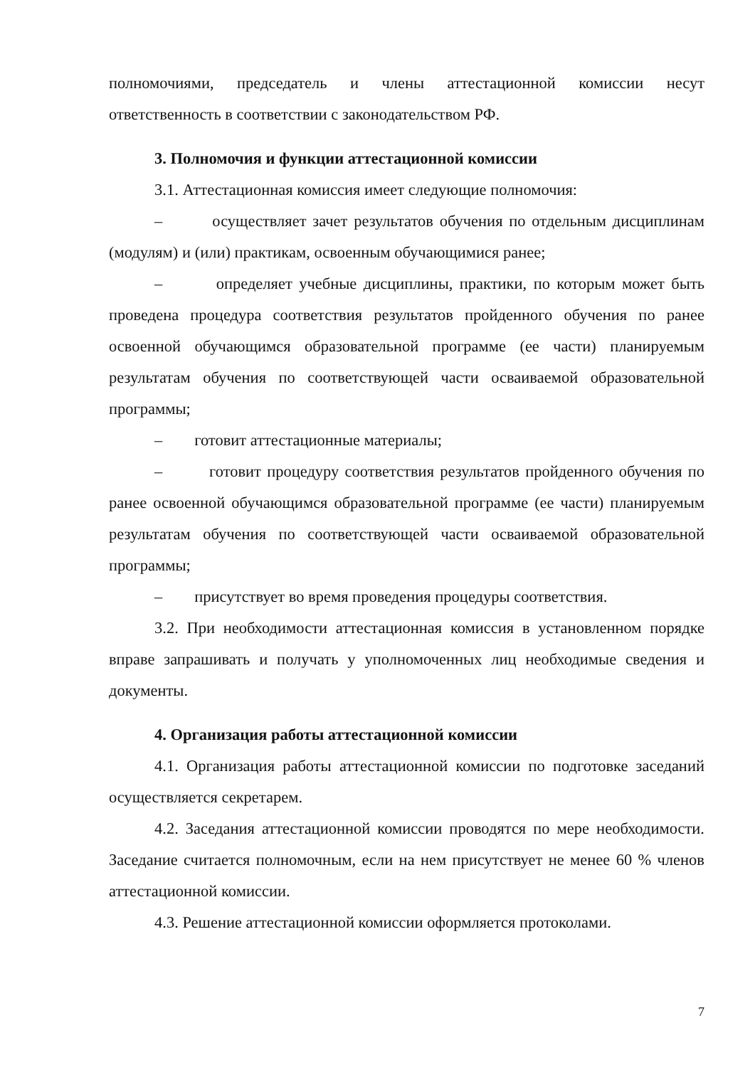полномочиями, председатель и члены аттестационной комиссии несут ответственность в соответствии с законодательством РФ.
3. Полномочия и функции аттестационной комиссии
3.1. Аттестационная комиссия имеет следующие полномочия:
– осуществляет зачет результатов обучения по отдельным дисциплинам (модулям) и (или) практикам, освоенным обучающимися ранее;
– определяет учебные дисциплины, практики, по которым может быть проведена процедура соответствия результатов пройденного обучения по ранее освоенной обучающимся образовательной программе (ее части) планируемым результатам обучения по соответствующей части осваиваемой образовательной программы;
– готовит аттестационные материалы;
– готовит процедуру соответствия результатов пройденного обучения по ранее освоенной обучающимся образовательной программе (ее части) планируемым результатам обучения по соответствующей части осваиваемой образовательной программы;
– присутствует во время проведения процедуры соответствия.
3.2. При необходимости аттестационная комиссия в установленном порядке вправе запрашивать и получать у уполномоченных лиц необходимые сведения и документы.
4. Организация работы аттестационной комиссии
4.1. Организация работы аттестационной комиссии по подготовке заседаний осуществляется секретарем.
4.2. Заседания аттестационной комиссии проводятся по мере необходимости. Заседание считается полномочным, если на нем присутствует не менее 60 % членов аттестационной комиссии.
4.3. Решение аттестационной комиссии оформляется протоколами.
7